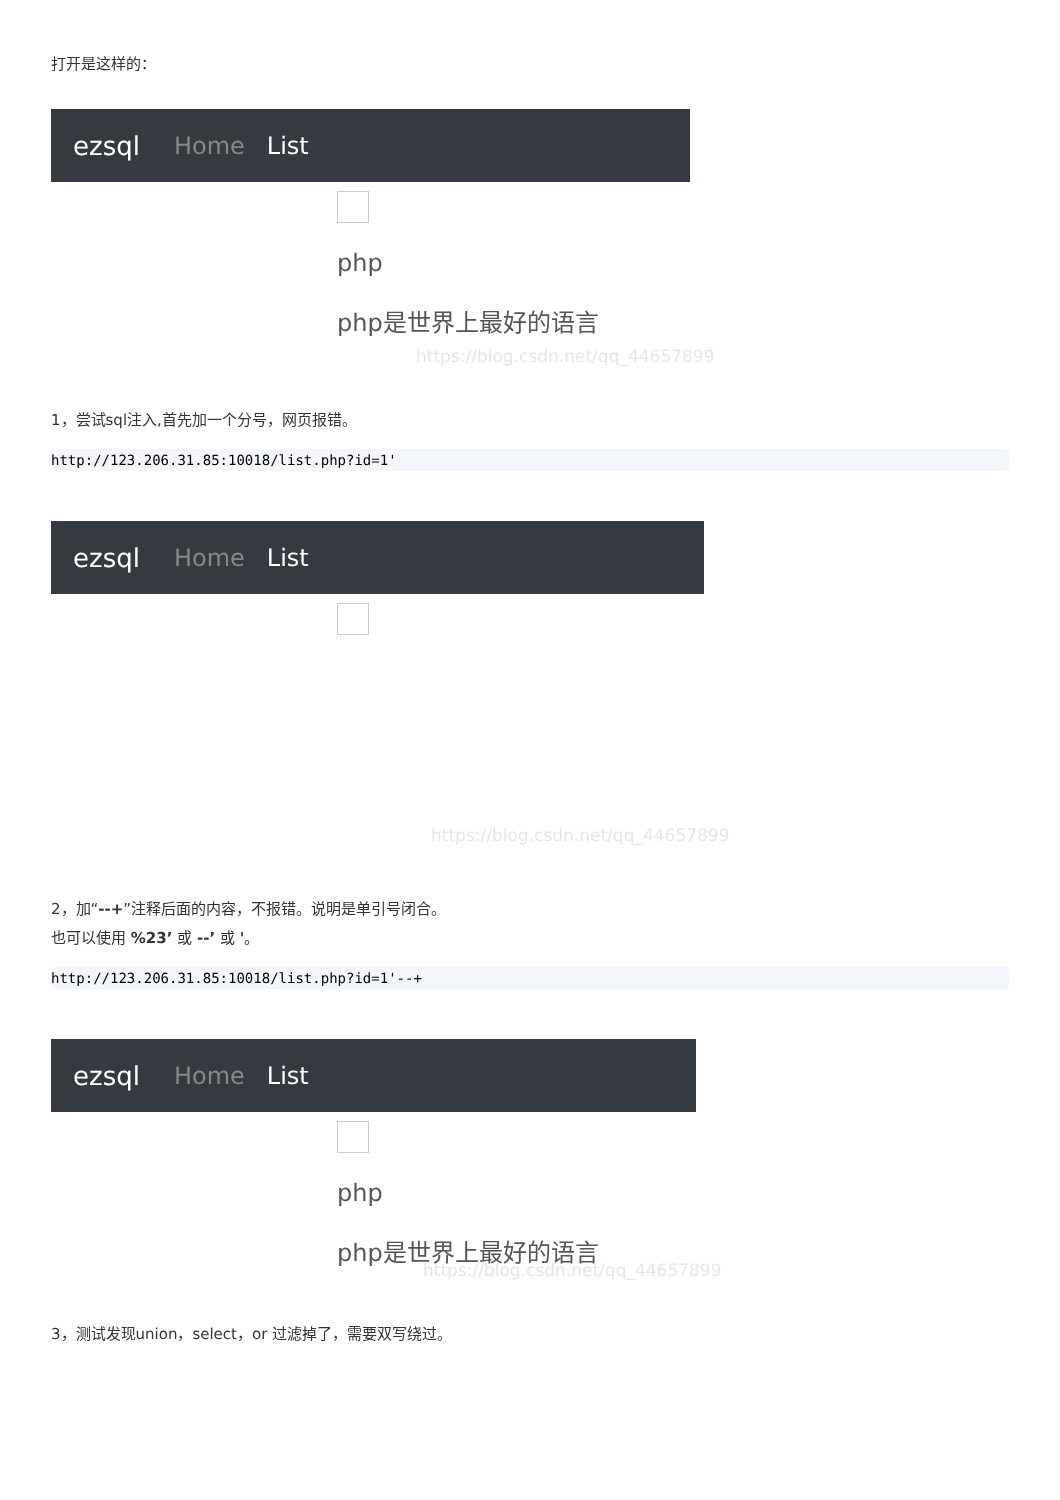打开是这样的：
ezsql Home List
php
php是世界上最好的语言
https://blog.csdn.net/qq_44657899
1，尝试sql注入,首先加一个分号，网页报错。
http://123.206.31.85:10018/list.php?id=1'
ezsql Home List
https://blog.csdn.net/qq_44657899
2，加“--+”注释后面的内容，不报错。说明是单引号闭合。
也可以使用 %23’ 或 --’ 或 '。
http://123.206.31.85:10018/list.php?id=1'--+
ezsql Home List
php
php是世界上最好的语言
https://blog.csdn.net/qq_44657899
3，测试发现union，select，or 过滤掉了，需要双写绕过。